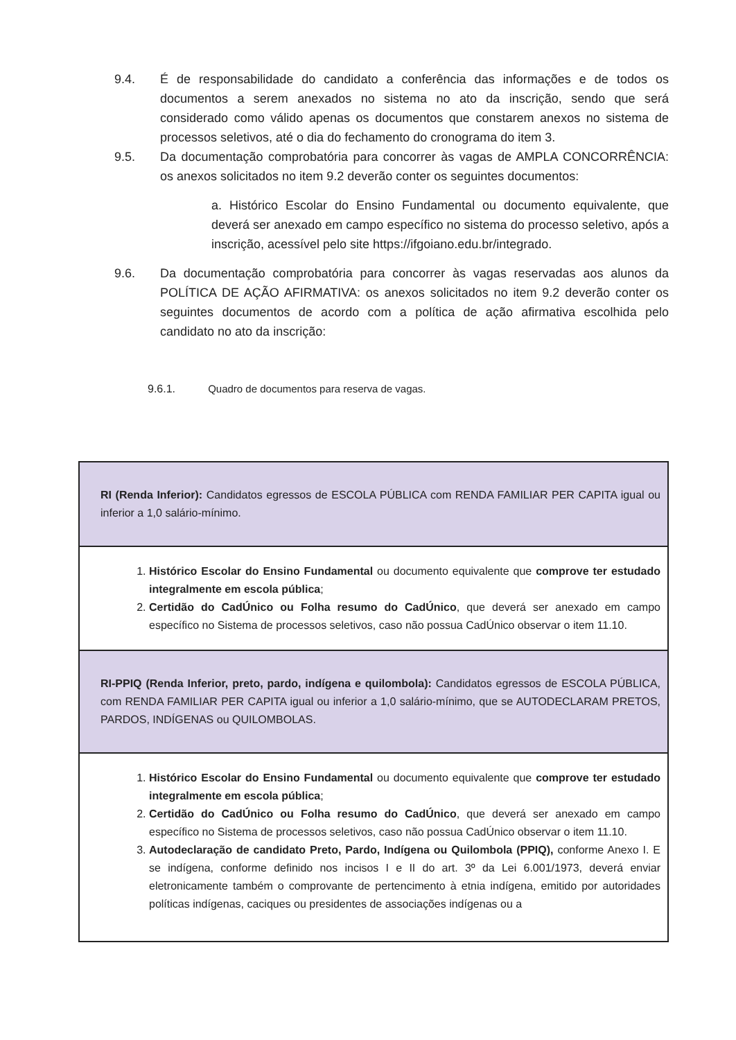9.4. É de responsabilidade do candidato a conferência das informações e de todos os documentos a serem anexados no sistema no ato da inscrição, sendo que será considerado como válido apenas os documentos que constarem anexos no sistema de processos seletivos, até o dia do fechamento do cronograma do item 3.
9.5. Da documentação comprobatória para concorrer às vagas de AMPLA CONCORRÊNCIA: os anexos solicitados no item 9.2 deverão conter os seguintes documentos:
a. Histórico Escolar do Ensino Fundamental ou documento equivalente, que deverá ser anexado em campo específico no sistema do processo seletivo, após a inscrição, acessível pelo site https://ifgoiano.edu.br/integrado.
9.6. Da documentação comprobatória para concorrer às vagas reservadas aos alunos da POLÍTICA DE AÇÃO AFIRMATIVA: os anexos solicitados no item 9.2 deverão conter os seguintes documentos de acordo com a política de ação afirmativa escolhida pelo candidato no ato da inscrição:
9.6.1. Quadro de documentos para reserva de vagas.
| RI (Renda Inferior): Candidatos egressos de ESCOLA PÚBLICA com RENDA FAMILIAR PER CAPITA igual ou inferior a 1,0 salário-mínimo. |
| 1. Histórico Escolar do Ensino Fundamental ou documento equivalente que comprove ter estudado integralmente em escola pública ; 2. Certidão do CadÚnico ou Folha resumo do CadÚnico , que deverá ser anexado em campo específico no Sistema de processos seletivos, caso não possua CadÚnico observar o item 11.10. |
| RI-PPIQ (Renda Inferior, preto, pardo, indígena e quilombola): Candidatos egressos de ESCOLA PÚBLICA, com RENDA FAMILIAR PER CAPITA igual ou inferior a 1,0 salário-mínimo, que se AUTODECLARAM PRETOS, PARDOS, INDÍGENAS ou QUILOMBOLAS. |
| 1. Histórico Escolar do Ensino Fundamental ou documento equivalente que comprove ter estudado integralmente em escola pública ; 2. Certidão do CadÚnico ou Folha resumo do CadÚnico , que deverá ser anexado em campo específico no Sistema de processos seletivos, caso não possua CadÚnico observar o item 11.10. 3. Autodeclaração de candidato Preto, Pardo, Indígena ou Quilombola (PPIQ), conforme Anexo I. E se indígena, conforme definido nos incisos I e II do art. 3º da Lei 6.001/1973, deverá enviar eletronicamente também o comprovante de pertencimento à etnia indígena, emitido por autoridades políticas indígenas, caciques ou presidentes de associações indígenas ou a |